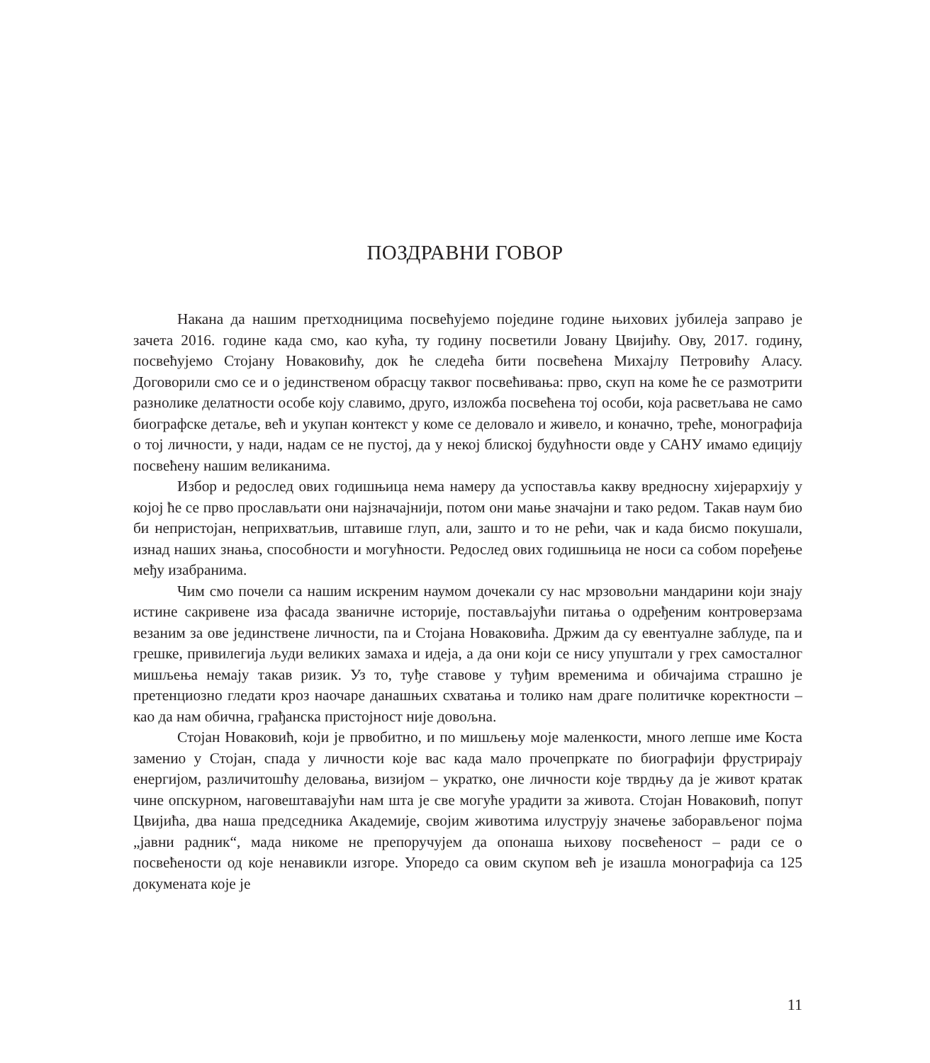ПОЗДРАВНИ ГОВОР
Накана да нашим претходницима посвећујемо поједине године њихових јубилеја заправо је зачета 2016. године када смо, као кућа, ту годину посветили Јовану Цвијићу. Ову, 2017. годину, посвећујемо Стојану Новаковићу, док ће следећа бити посвећена Михајлу Петровићу Аласу. Договорили смо се и о јединственом обрасцу таквог посвећивања: прво, скуп на коме ће се размотрити разнолике делатности особе коју славимо, друго, изложба посвећена тој особи, која расветљава не само биографске детаље, већ и укупан контекст у коме се деловало и живело, и коначно, треће, монографија о тој личности, у нади, надам се не пустој, да у некој блиској будућности овде у САНУ имамо едицију посвећену нашим великанима.
Избор и редослед ових годишњица нема намеру да успоставља какву вредносну хијерархију у којој ће се прво прослављати они најзначајнији, потом они мање значајни и тако редом. Такав наум био би непристојан, неприхватљив, штавише глуп, али, зашто и то не рећи, чак и када бисмо покушали, изнад наших знања, способности и могућности. Редослед ових годишњица не носи са собом поређење међу изабранима.
Чим смо почели са нашим искреним наумом дочекали су нас мрзовољни мандарини који знају истине сакривене иза фасада званичне историје, постављајући питања о одређеним контроверзама везаним за ове јединствене личности, па и Стојана Новаковића. Држим да су евентуалне заблуде, па и грешке, привилегија људи великих замаха и идеја, а да они који се нису упуштали у грех самосталног мишљења немају такав ризик. Уз то, туђе ставове у туђим временима и обичајима страшно је претенциозно гледати кроз наочаре данашњих схватања и толико нам драге политичке коректности – као да нам обична, грађанска пристојност није довољна.
Стојан Новаковић, који је прво­битно, и по мишљењу моје маленкости, много лепше име Коста заменио у Стојан, спада у личности које вас када мало прочепркате по биографији фрустрирају енергијом, различитошћу деловања, визијом – укратко, оне личности које тврдњу да је живот кратак чине опскурном, наговештавајући нам шта је све могуће урадити за живота. Стојан Новаковић, попут Цвијића, два наша председника Академије, својим животима илуструју значење заборављеног појма „јавни радник“, мада никоме не препоручујем да опонаша њихову посвећеност – ради се о посвећености од које ненавикли изгоре. Упоредо са овим скупом већ је изашла монографија са 125 докумената које је
11